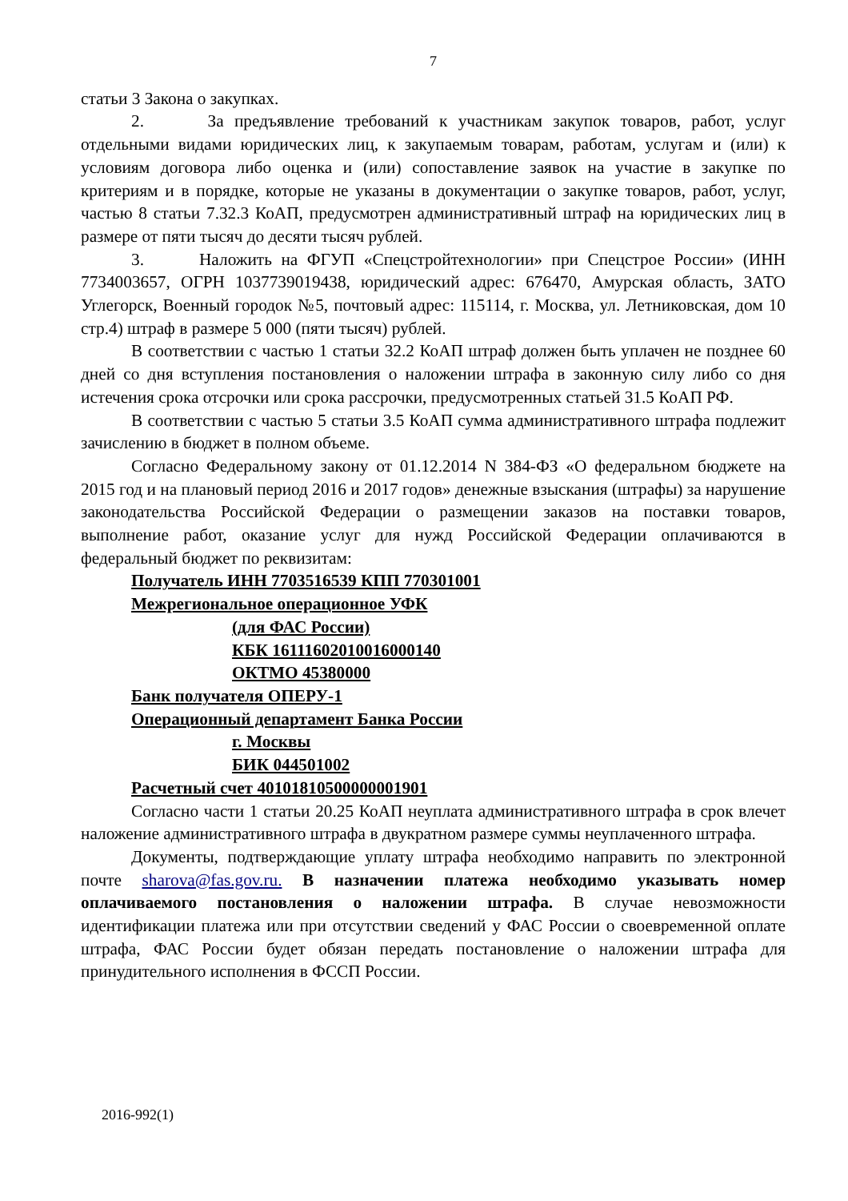7
статьи 3 Закона о закупках.
2. За предъявление требований к участникам закупок товаров, работ, услуг отдельными видами юридических лиц, к закупаемым товарам, работам, услугам и (или) к условиям договора либо оценка и (или) сопоставление заявок на участие в закупке по критериям и в порядке, которые не указаны в документации о закупке товаров, работ, услуг, частью 8 статьи 7.32.3 КоАП, предусмотрен административный штраф на юридических лиц в размере от пяти тысяч до десяти тысяч рублей.
3. Наложить на ФГУП «Спецстройтехнологии» при Спецстрое России» (ИНН 7734003657, ОГРН 1037739019438, юридический адрес: 676470, Амурская область, ЗАТО Углегорск, Военный городок №5, почтовый адрес: 115114, г. Москва, ул. Летниковская, дом 10 стр.4) штраф в размере 5 000 (пяти тысяч) рублей.
В соответствии с частью 1 статьи 32.2 КоАП штраф должен быть уплачен не позднее 60 дней со дня вступления постановления о наложении штрафа в законную силу либо со дня истечения срока отсрочки или срока рассрочки, предусмотренных статьей 31.5 КоАП РФ.
В соответствии с частью 5 статьи 3.5 КоАП сумма административного штрафа подлежит зачислению в бюджет в полном объеме.
Согласно Федеральному закону от 01.12.2014 N 384-ФЗ «О федеральном бюджете на 2015 год и на плановый период 2016 и 2017 годов» денежные взыскания (штрафы) за нарушение законодательства Российской Федерации о размещении заказов на поставки товаров, выполнение работ, оказание услуг для нужд Российской Федерации оплачиваются в федеральный бюджет по реквизитам:
Получатель ИНН 7703516539 КПП 770301001
Межрегиональное операционное УФК
(для ФАС России)
КБК 16111602010016000140
ОКТМО 45380000
Банк получателя ОПЕРУ-1
Операционный департамент Банка России
г. Москвы
БИК 044501002
Расчетный счет 40101810500000001901
Согласно части 1 статьи 20.25 КоАП неуплата административного штрафа в срок влечет наложение административного штрафа в двукратном размере суммы неуплаченного штрафа.
Документы, подтверждающие уплату штрафа необходимо направить по электронной почте sharova@fas.gov.ru. В назначении платежа необходимо указывать номер оплачиваемого постановления о наложении штрафа. В случае невозможности идентификации платежа или при отсутствии сведений у ФАС России о своевременной оплате штрафа, ФАС России будет обязан передать постановление о наложении штрафа для принудительного исполнения в ФССП России.
2016-992(1)